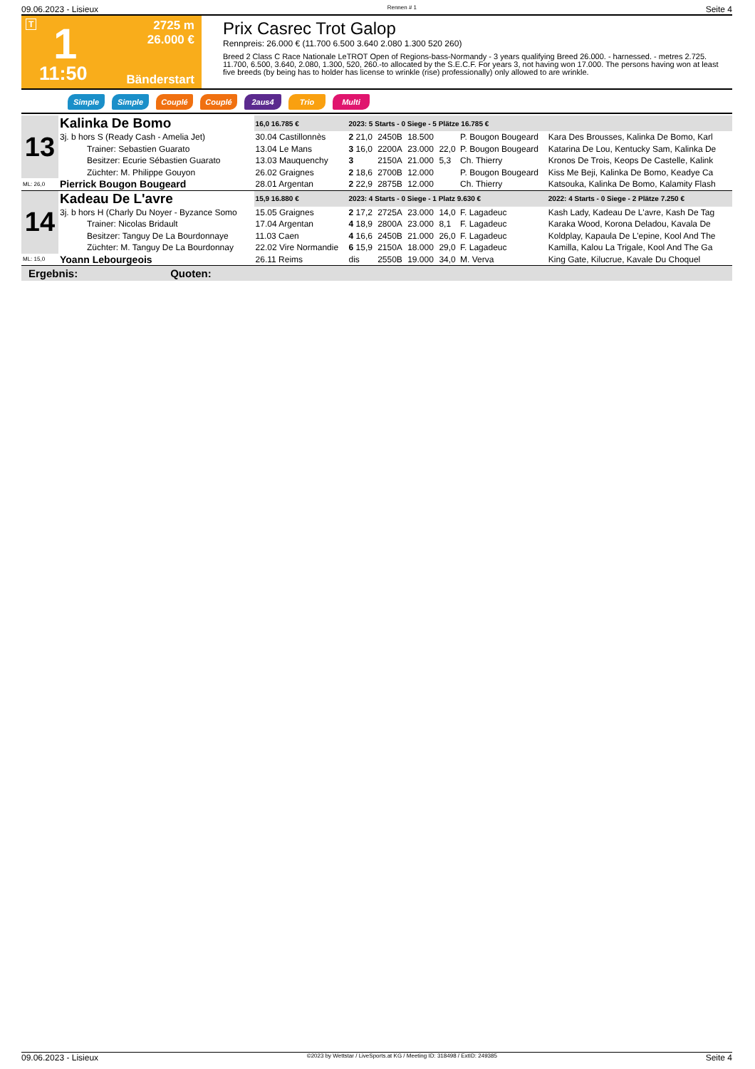09.06.2023 - Lisieux Rennen # 1 Seite 4
T 1
2725 m
26.000 €
11:50 Bänderstart
Prix Casrec Trot Galop
Rennpreis: 26.000 € (11.700 6.500 3.640 2.080 1.300 520 260)
Breed 2 Class C Race Nationale LeTROT Open of Regions-bass-Normandy - 3 years qualifying Breed 26.000. - harnessed. - metres 2.725. 11.700, 6.500, 3.640, 2.080, 1.300, 520, 260.-to allocated by the S.E.C.F. For years 3, not having won 17.000. The persons having won at least five breeds (by being has to holder has license to wrinkle (rise) professionally) only allowed to are wrinkle.
Simple Simple Couplé Couplé 2aus4 Trio Multi
| 13 | Kalinka De Bomo | 16,0 16.785 € | 2023: 5 Starts - 0 Siege - 5 Plätze 16.785 € | | | | | |
| | 3j. b hors S (Ready Cash - Amelia Jet) | 30.04 Castillonnès | 2 21,0 | 2450B | 18.500 | | P. Bougon Bougeard | Kara Des Brousses, Kalinka De Bomo, Karl |
| | Trainer: Sebastien Guarato | 13.04 Le Mans | 3 16,0 | 2200A | 23.000 | 22,0 | P. Bougon Bougeard | Katarina De Lou, Kentucky Sam, Kalinka De |
| | Besitzer: Ecurie Sébastien Guarato | 13.03 Mauquenchy | 3 | 2150A | 21.000 | 5,3 | Ch. Thierry | Kronos De Trois, Keops De Castelle, Kalink |
| | Züchter: M. Philippe Gouyon | 26.02 Graignes | 2 18,6 | 2700B | 12.000 | | P. Bougon Bougeard | Kiss Me Beji, Kalinka De Bomo, Keadye Ca |
| ML: 26,0 | Pierrick Bougon Bougeard | 28.01 Argentan | 2 22,9 | 2875B | 12.000 | | Ch. Thierry | Katsouka, Kalinka De Bomo, Kalamity Flash |
| 14 | Kadeau De L'avre | 15,9 16.880 € | 2023: 4 Starts - 0 Siege - 1 Platz 9.630 € | | | | | 2022: 4 Starts - 0 Siege - 2 Plätze 7.250 € |
| | 3j. b hors H (Charly Du Noyer - Byzance Somo | 15.05 Graignes | 2 17,2 | 2725A | 23.000 | 14,0 | F. Lagadeuc | Kash Lady, Kadeau De L'avre, Kash De Tag |
| | Trainer: Nicolas Bridault | 17.04 Argentan | 4 18,9 | 2800A | 23.000 | 8,1 | F. Lagadeuc | Karaka Wood, Korona Deladou, Kavala De |
| | Besitzer: Tanguy De La Bourdonnaye | 11.03 Caen | 4 16,6 | 2450B | 21.000 | 26,0 | F. Lagadeuc | Koldplay, Kapaula De L'epine, Kool And The |
| | Züchter: M. Tanguy De La Bourdonnay | 22.02 Vire Normandie | 6 15,9 | 2150A | 18.000 | 29,0 | F. Lagadeuc | Kamilla, Kalou La Trigale, Kool And The Ga |
| ML: 15,0 | Yoann Lebourgeois | 26.11 Reims | dis | 2550B | 19.000 | 34,0 | M. Verva | King Gate, Kilucrue, Kavale Du Choquel |
Ergebnis: Quoten:
09.06.2023 - Lisieux ©2023 by Wettstar / LiveSports.at KG / Meeting ID: 318498 / ExtID: 249385 Seite 4